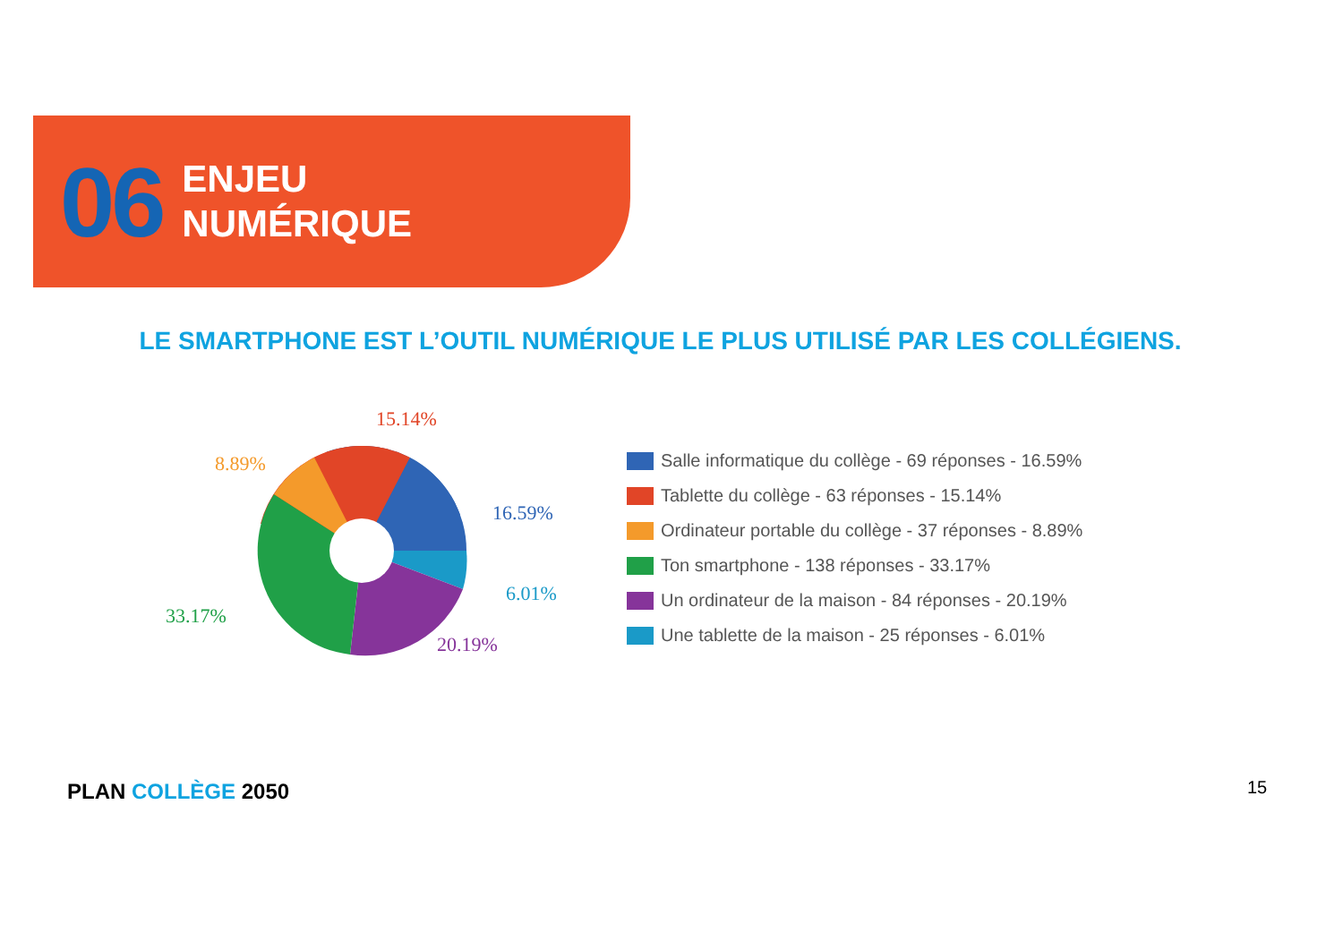06
ENJEU
NUMÉRIQUE
LE SMARTPHONE EST L’OUTIL NUMÉRIQUE LE PLUS UTILISÉ PAR LES COLLÉGIENS.
15.14%
8.89%
16.59%
6.01%
33.17%
20.19%
Salle informatique du collège - 69 réponses - 16.59%
Tablette du collège - 63 réponses - 15.14%
Ordinateur portable du collège - 37 réponses - 8.89%
Ton smartphone - 138 réponses - 33.17%
Un ordinateur de la maison - 84 réponses - 20.19%
Une tablette de la maison - 25 réponses - 6.01%
PLAN COLLÈGE 2050 15